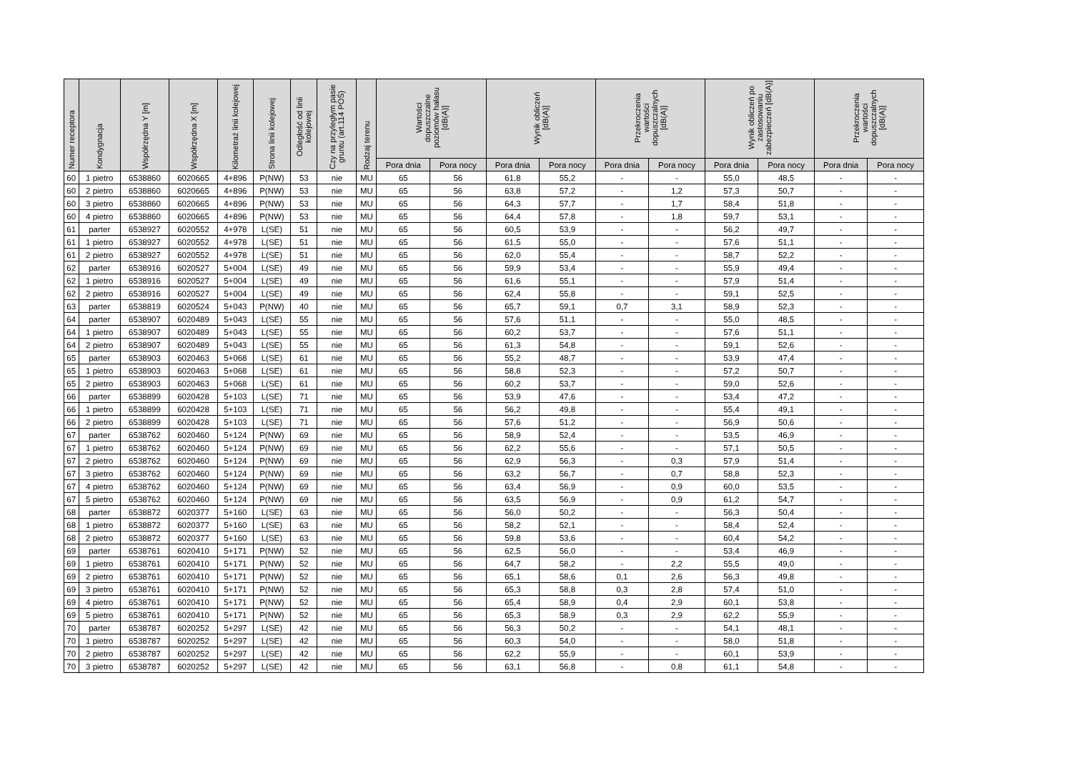| Numer receptora | Kondygnacja | Współrzędna Y [m] | Współrzędna X [m] | Kilometraż linii kolejowej | Strona linii kolejowej | Odległość od linii kolejowej | Czy na przyległym pasie gruntu (art.114 POŚ) | Rodzaj terenu | Wartości dopuszczalne poziomów hałasu [dB(A)] | | Wynik obliczeń [dB(A)] | | Przekroczenia wartości dopuszczalnych [dB(A)] | | Wynik obliczeń po zastosowaniu zabezpieczeń [dB(A)] | | Przekroczenia wartości dopuszczalnych [dB(A)] | |
| --- | --- | --- | --- | --- | --- | --- | --- | --- | --- | --- | --- | --- | --- | --- | --- | --- | --- | --- |
| | | | | | | | | | Pora dnia | Pora nocy | Pora dnia | Pora nocy | Pora dnia | Pora nocy | Pora dnia | Pora nocy | Pora dnia | Pora nocy |
| 60 | 1 pietro | 6538860 | 6020665 | 4+896 | P(NW) | 53 | nie | MU | 65 | 56 | 61,8 | 55,2 | - | - | 55,0 | 48,5 | - | - |
| 60 | 2 pietro | 6538860 | 6020665 | 4+896 | P(NW) | 53 | nie | MU | 65 | 56 | 63,8 | 57,2 | - | 1,2 | 57,3 | 50,7 | - | - |
| 60 | 3 pietro | 6538860 | 6020665 | 4+896 | P(NW) | 53 | nie | MU | 65 | 56 | 64,3 | 57,7 | - | 1,7 | 58,4 | 51,8 | - | - |
| 60 | 4 pietro | 6538860 | 6020665 | 4+896 | P(NW) | 53 | nie | MU | 65 | 56 | 64,4 | 57,8 | - | 1,8 | 59,7 | 53,1 | - | - |
| 61 | parter | 6538927 | 6020552 | 4+978 | L(SE) | 51 | nie | MU | 65 | 56 | 60,5 | 53,9 | - | - | 56,2 | 49,7 | - | - |
| 61 | 1 pietro | 6538927 | 6020552 | 4+978 | L(SE) | 51 | nie | MU | 65 | 56 | 61,5 | 55,0 | - | - | 57,6 | 51,1 | - | - |
| 61 | 2 pietro | 6538927 | 6020552 | 4+978 | L(SE) | 51 | nie | MU | 65 | 56 | 62,0 | 55,4 | - | - | 58,7 | 52,2 | - | - |
| 62 | parter | 6538916 | 6020527 | 5+004 | L(SE) | 49 | nie | MU | 65 | 56 | 59,9 | 53,4 | - | - | 55,9 | 49,4 | - | - |
| 62 | 1 pietro | 6538916 | 6020527 | 5+004 | L(SE) | 49 | nie | MU | 65 | 56 | 61,6 | 55,1 | - | - | 57,9 | 51,4 | - | - |
| 62 | 2 pietro | 6538916 | 6020527 | 5+004 | L(SE) | 49 | nie | MU | 65 | 56 | 62,4 | 55,8 | - | - | 59,1 | 52,5 | - | - |
| 63 | parter | 6538819 | 6020524 | 5+043 | P(NW) | 40 | nie | MU | 65 | 56 | 65,7 | 59,1 | 0,7 | 3,1 | 58,9 | 52,3 | - | - |
| 64 | parter | 6538907 | 6020489 | 5+043 | L(SE) | 55 | nie | MU | 65 | 56 | 57,6 | 51,1 | - | - | 55,0 | 48,5 | - | - |
| 64 | 1 pietro | 6538907 | 6020489 | 5+043 | L(SE) | 55 | nie | MU | 65 | 56 | 60,2 | 53,7 | - | - | 57,6 | 51,1 | - | - |
| 64 | 2 pietro | 6538907 | 6020489 | 5+043 | L(SE) | 55 | nie | MU | 65 | 56 | 61,3 | 54,8 | - | - | 59,1 | 52,6 | - | - |
| 65 | parter | 6538903 | 6020463 | 5+068 | L(SE) | 61 | nie | MU | 65 | 56 | 55,2 | 48,7 | - | - | 53,9 | 47,4 | - | - |
| 65 | 1 pietro | 6538903 | 6020463 | 5+068 | L(SE) | 61 | nie | MU | 65 | 56 | 58,8 | 52,3 | - | - | 57,2 | 50,7 | - | - |
| 65 | 2 pietro | 6538903 | 6020463 | 5+068 | L(SE) | 61 | nie | MU | 65 | 56 | 60,2 | 53,7 | - | - | 59,0 | 52,6 | - | - |
| 66 | parter | 6538899 | 6020428 | 5+103 | L(SE) | 71 | nie | MU | 65 | 56 | 53,9 | 47,6 | - | - | 53,4 | 47,2 | - | - |
| 66 | 1 pietro | 6538899 | 6020428 | 5+103 | L(SE) | 71 | nie | MU | 65 | 56 | 56,2 | 49,8 | - | - | 55,4 | 49,1 | - | - |
| 66 | 2 pietro | 6538899 | 6020428 | 5+103 | L(SE) | 71 | nie | MU | 65 | 56 | 57,6 | 51,2 | - | - | 56,9 | 50,6 | - | - |
| 67 | parter | 6538762 | 6020460 | 5+124 | P(NW) | 69 | nie | MU | 65 | 56 | 58,9 | 52,4 | - | - | 53,5 | 46,9 | - | - |
| 67 | 1 pietro | 6538762 | 6020460 | 5+124 | P(NW) | 69 | nie | MU | 65 | 56 | 62,2 | 55,6 | - | - | 57,1 | 50,5 | - | - |
| 67 | 2 pietro | 6538762 | 6020460 | 5+124 | P(NW) | 69 | nie | MU | 65 | 56 | 62,9 | 56,3 | - | 0,3 | 57,9 | 51,4 | - | - |
| 67 | 3 pietro | 6538762 | 6020460 | 5+124 | P(NW) | 69 | nie | MU | 65 | 56 | 63,2 | 56,7 | - | 0,7 | 58,8 | 52,3 | - | - |
| 67 | 4 pietro | 6538762 | 6020460 | 5+124 | P(NW) | 69 | nie | MU | 65 | 56 | 63,4 | 56,9 | - | 0,9 | 60,0 | 53,5 | - | - |
| 67 | 5 pietro | 6538762 | 6020460 | 5+124 | P(NW) | 69 | nie | MU | 65 | 56 | 63,5 | 56,9 | - | 0,9 | 61,2 | 54,7 | - | - |
| 68 | parter | 6538872 | 6020377 | 5+160 | L(SE) | 63 | nie | MU | 65 | 56 | 56,0 | 50,2 | - | - | 56,3 | 50,4 | - | - |
| 68 | 1 pietro | 6538872 | 6020377 | 5+160 | L(SE) | 63 | nie | MU | 65 | 56 | 58,2 | 52,1 | - | - | 58,4 | 52,4 | - | - |
| 68 | 2 pietro | 6538872 | 6020377 | 5+160 | L(SE) | 63 | nie | MU | 65 | 56 | 59,8 | 53,6 | - | - | 60,4 | 54,2 | - | - |
| 69 | parter | 6538761 | 6020410 | 5+171 | P(NW) | 52 | nie | MU | 65 | 56 | 62,5 | 56,0 | - | - | 53,4 | 46,9 | - | - |
| 69 | 1 pietro | 6538761 | 6020410 | 5+171 | P(NW) | 52 | nie | MU | 65 | 56 | 64,7 | 58,2 | - | 2,2 | 55,5 | 49,0 | - | - |
| 69 | 2 pietro | 6538761 | 6020410 | 5+171 | P(NW) | 52 | nie | MU | 65 | 56 | 65,1 | 58,6 | 0,1 | 2,6 | 56,3 | 49,8 | - | - |
| 69 | 3 pietro | 6538761 | 6020410 | 5+171 | P(NW) | 52 | nie | MU | 65 | 56 | 65,3 | 58,8 | 0,3 | 2,8 | 57,4 | 51,0 | - | - |
| 69 | 4 pietro | 6538761 | 6020410 | 5+171 | P(NW) | 52 | nie | MU | 65 | 56 | 65,4 | 58,9 | 0,4 | 2,9 | 60,1 | 53,8 | - | - |
| 69 | 5 pietro | 6538761 | 6020410 | 5+171 | P(NW) | 52 | nie | MU | 65 | 56 | 65,3 | 58,9 | 0,3 | 2,9 | 62,2 | 55,9 | - | - |
| 70 | parter | 6538787 | 6020252 | 5+297 | L(SE) | 42 | nie | MU | 65 | 56 | 56,3 | 50,2 | - | - | 54,1 | 48,1 | - | - |
| 70 | 1 pietro | 6538787 | 6020252 | 5+297 | L(SE) | 42 | nie | MU | 65 | 56 | 60,3 | 54,0 | - | - | 58,0 | 51,8 | - | - |
| 70 | 2 pietro | 6538787 | 6020252 | 5+297 | L(SE) | 42 | nie | MU | 65 | 56 | 62,2 | 55,9 | - | - | 60,1 | 53,9 | - | - |
| 70 | 3 pietro | 6538787 | 6020252 | 5+297 | L(SE) | 42 | nie | MU | 65 | 56 | 63,1 | 56,8 | - | 0,8 | 61,1 | 54,8 | - | - |